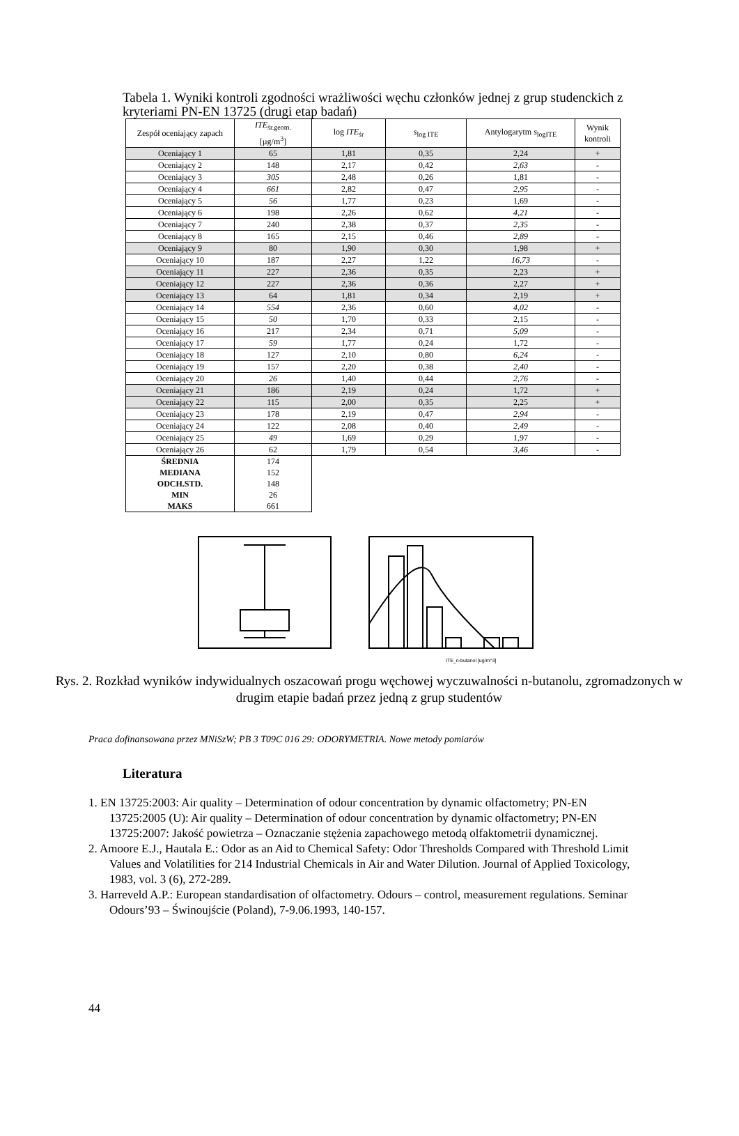Tabela 1. Wyniki kontroli zgodności wrażliwości węchu członków jednej z grup studenckich z kryteriami PN-EN 13725 (drugi etap badań)
| Zespół oceniający zapach | ITE<sub>śr.geom.</sub> [µg/m<sup>3</sup>] | log ITE<sub>śr</sub> | s<sub>log ITE</sub> | Antylogarytm s<sub>logITE</sub> | Wynik kontroli |
| --- | --- | --- | --- | --- | --- |
| Oceniający 1 | 65 | 1,81 | 0,35 | 2,24 | + |
| Oceniający 2 | 148 | 2,17 | 0,42 | 2,63 | - |
| Oceniający 3 | 305 | 2,48 | 0,26 | 1,81 | - |
| Oceniający 4 | 661 | 2,82 | 0,47 | 2,95 | - |
| Oceniający 5 | 56 | 1,77 | 0,23 | 1,69 | - |
| Oceniający 6 | 198 | 2,26 | 0,62 | 4,21 | - |
| Oceniający 7 | 240 | 2,38 | 0,37 | 2,35 | - |
| Oceniający 8 | 165 | 2,15 | 0,46 | 2,89 | - |
| Oceniający 9 | 80 | 1,90 | 0,30 | 1,98 | + |
| Oceniający 10 | 187 | 2,27 | 1,22 | 16,73 | - |
| Oceniający 11 | 227 | 2,36 | 0,35 | 2,23 | + |
| Oceniający 12 | 227 | 2,36 | 0,36 | 2,27 | + |
| Oceniający 13 | 64 | 1,81 | 0,34 | 2,19 | + |
| Oceniający 14 | 554 | 2,36 | 0,60 | 4,02 | - |
| Oceniający 15 | 50 | 1,70 | 0,33 | 2,15 | - |
| Oceniający 16 | 217 | 2,34 | 0,71 | 5,09 | - |
| Oceniający 17 | 59 | 1,77 | 0,24 | 1,72 | - |
| Oceniający 18 | 127 | 2,10 | 0,80 | 6,24 | - |
| Oceniający 19 | 157 | 2,20 | 0,38 | 2,40 | - |
| Oceniający 20 | 26 | 1,40 | 0,44 | 2,76 | - |
| Oceniający 21 | 186 | 2,19 | 0,24 | 1,72 | + |
| Oceniający 22 | 115 | 2,00 | 0,35 | 2,25 | + |
| Oceniający 23 | 178 | 2,19 | 0,47 | 2,94 | - |
| Oceniający 24 | 122 | 2,08 | 0,40 | 2,49 | - |
| Oceniający 25 | 49 | 1,69 | 0,29 | 1,97 | - |
| Oceniający 26 | 62 | 1,79 | 0,54 | 3,46 | - |
| ŚREDNIA | 174 | | | | |
| MEDIANA | 152 | | | | |
| ODCH.STD. | 148 | | | | |
| MIN | 26 | | | | |
| MAKS | 661 | | | | |
ITE_n-butanol [ug/m^3]
Rys. 2. Rozkład wyników indywidualnych oszacowań progu węchowej wyczuwalności n-butanolu, zgromadzonych w drugim etapie badań przez jedną z grup studentów
Praca dofinansowana przez MNiSzW; PB 3 T09C 016 29: ODORYMETRIA. Nowe metody pomiarów
Literatura
1. EN 13725:2003: Air quality – Determination of odour concentration by dynamic olfactometry; PN-EN 13725:2005 (U): Air quality – Determination of odour concentration by dynamic olfactometry; PN-EN 13725:2007: Jakość powietrza – Oznaczanie stężenia zapachowego metodą olfaktometrii dynamicznej.
2. Amoore E.J., Hautala E.: Odor as an Aid to Chemical Safety: Odor Thresholds Compared with Threshold Limit Values and Volatilities for 214 Industrial Chemicals in Air and Water Dilution. Journal of Applied Toxicology, 1983, vol. 3 (6), 272-289.
3. Harreveld A.P.: European standardisation of olfactometry. Odours – control, measurement regulations. Seminar Odours’93 – Świnoujście (Poland), 7-9.06.1993, 140-157.
44